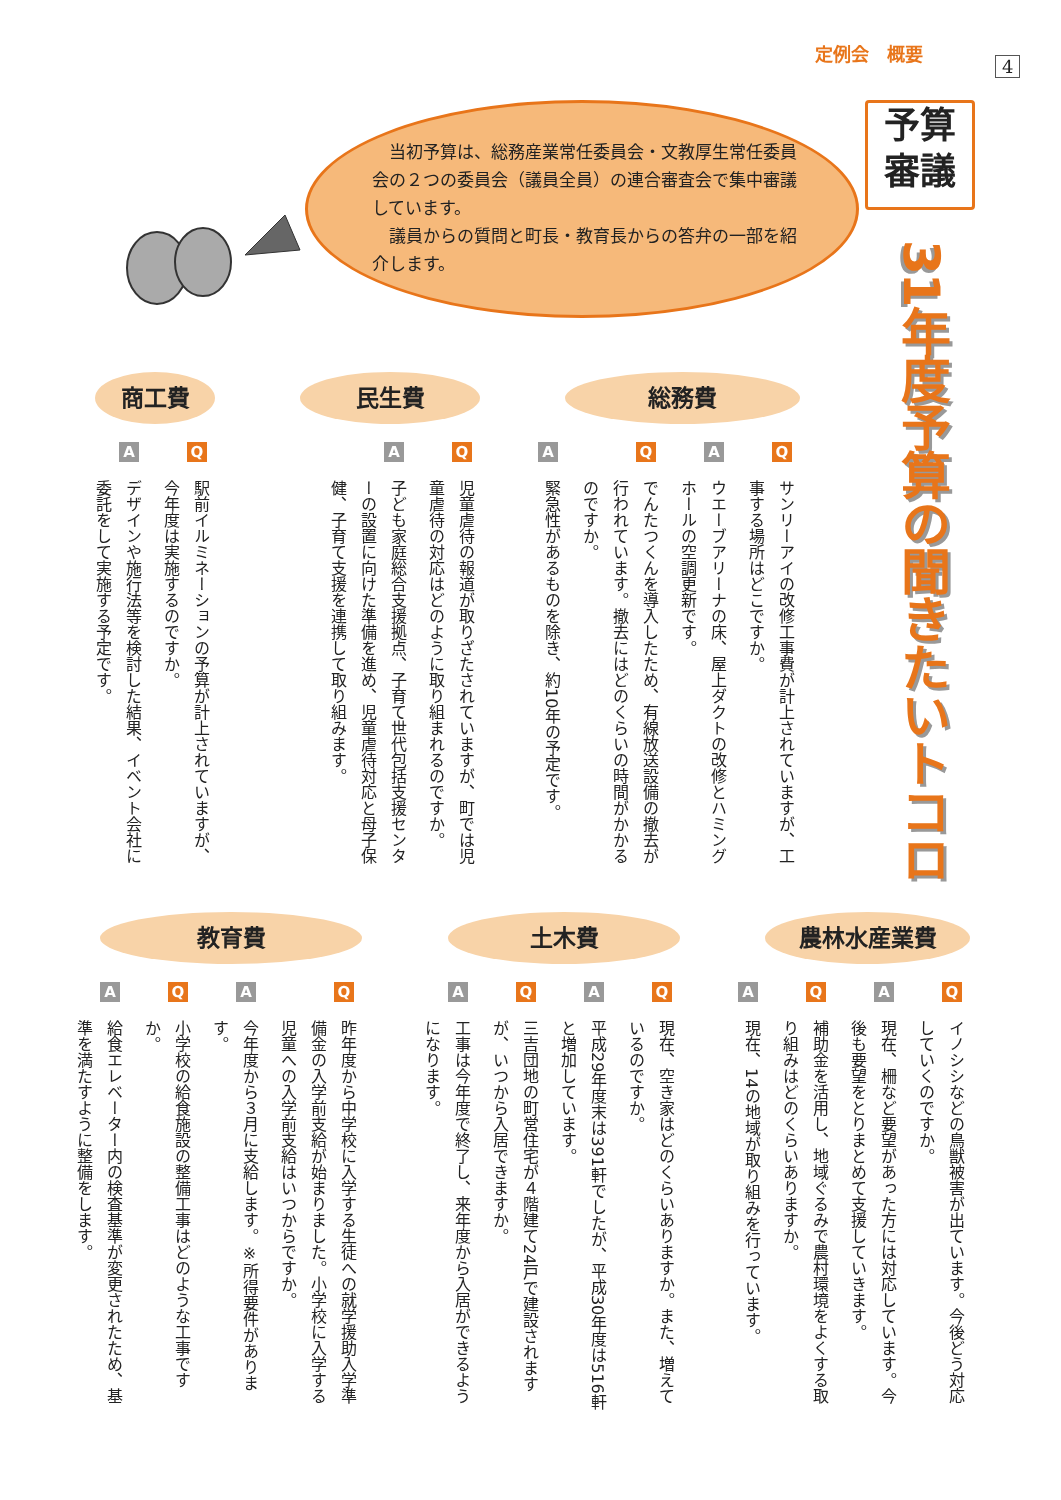定例会　概要
4
予算
審議
31年度予算の聞きたいトコロ
当初予算は、総務産業常任委員会・文教厚生常任委員会の２つの委員会（議員全員）の連合審査会で集中審議しています。
議員からの質問と町長・教育長からの答弁の一部を紹介します。
総務費
Q
サンリーアイの改修工事費が計上されていますが、工事する場所はどこですか。
A
ウエーブアリーナの床、屋上ダクトの改修とハミングホールの空調更新です。
Q
でんたつくんを導入したため、有線放送設備の撤去が行われています。撤去にはどのくらいの時間がかかるのですか。
A
緊急性があるものを除き、約10年の予定です。
民生費
Q
児童虐待の報道が取りざたされていますが、町では児童虐待の対応はどのように取り組まれるのですか。
A
子ども家庭総合支援拠点、子育て世代包括支援センターの設置に向けた準備を進め、児童虐待対応と母子保健、子育て支援を連携して取り組みます。
商工費
Q
駅前イルミネーションの予算が計上されていますが、今年度は実施するのですか。
A
デザインや施行法等を検討した結果、イベント会社に委託をして実施する予定です。
農林水産業費
Q
イノシシなどの鳥獣被害が出ています。今後どう対応していくのですか。
A
現在、柵など要望があった方には対応しています。今後も要望をとりまとめて支援していきます。
Q
補助金を活用し、地域ぐるみで農村環境をよくする取り組みはどのくらいありますか。
A
現在、14の地域が取り組みを行っています。
土木費
Q
現在、空き家はどのくらいありますか。また、増えているのですか。
A
平成29年度末は391軒でしたが、平成30年度は516軒と増加しています。
Q
三吉団地の町営住宅が４階建て24戸で建設されますが、いつから入居できますか。
A
工事は今年度で終了し、来年度から入居ができるようになります。
教育費
Q
昨年度から中学校に入学する生徒への就学援助入学準備金の入学前支給が始まりました。小学校に入学する児童への入学前支給はいつからですか。
A
今年度から３月に支給します。※所得要件があります。
Q
小学校の給食施設の整備工事はどのような工事ですか。
A
給食エレベーター内の検査基準が変更されたため、基準を満たすように整備をします。